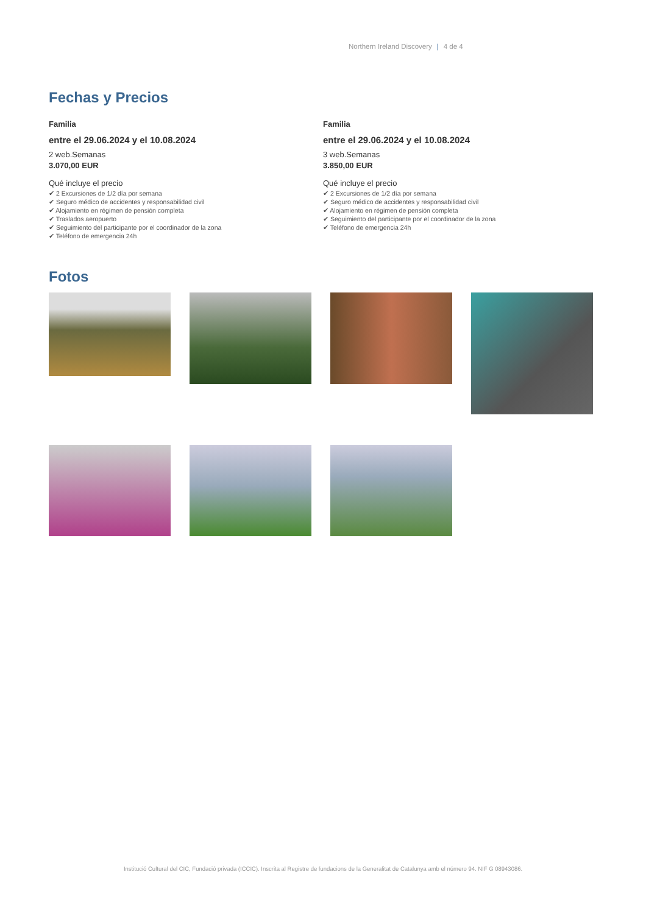Northern Ireland Discovery | 4 de 4
Fechas y Precios
Familia
entre el 29.06.2024 y el 10.08.2024
2 web.Semanas
3.070,00 EUR
Qué incluye el precio
✔ 2 Excursiones de 1/2 día por semana
✔ Seguro médico de accidentes y responsabilidad civil
✔ Alojamiento en régimen de pensión completa
✔ Traslados aeropuerto
✔ Seguimiento del participante por el coordinador de la zona
✔ Teléfono de emergencia 24h
Familia
entre el 29.06.2024 y el 10.08.2024
3 web.Semanas
3.850,00 EUR
Qué incluye el precio
✔ 2 Excursiones de 1/2 día por semana
✔ Seguro médico de accidentes y responsabilidad civil
✔ Alojamiento en régimen de pensión completa
✔ Seguimiento del participante por el coordinador de la zona
✔ Teléfono de emergencia 24h
Fotos
Institució Cultural del CIC, Fundació privada (ICCIC). Inscrita al Registre de fundacions de la Generalitat de Catalunya amb el número 94. NIF G 08943086.